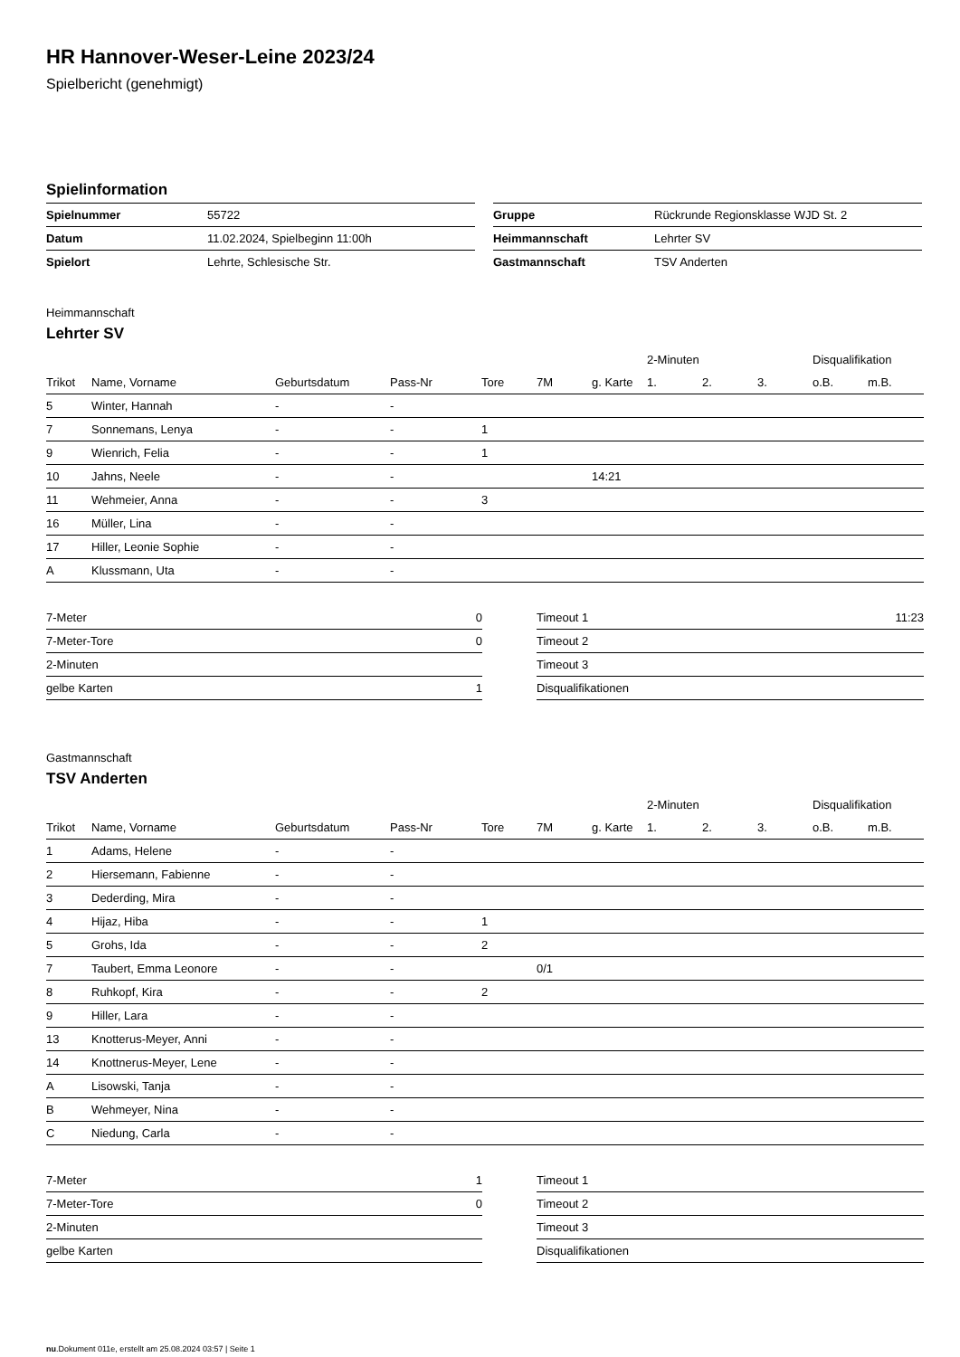HR Hannover-Weser-Leine 2023/24
Spielbericht (genehmigt)
Spielinformation
| Spielnummer | 55722 |
| Datum | 11.02.2024, Spielbeginn 11:00h |
| Spielort | Lehrte, Schlesische Str. |
| Gruppe | Rückrunde Regionsklasse WJD St. 2 |
| Heimmannschaft | Lehrter SV |
| Gastmannschaft | TSV Anderten |
Heimmannschaft
Lehrter SV
| | | | | | | | 2-Minuten | | | Disqualifikation | |
| --- | --- | --- | --- | --- | --- | --- | --- | --- | --- | --- | --- |
| Trikot | Name, Vorname | Geburtsdatum | Pass-Nr | Tore | 7M | g. Karte | 1. | 2. | 3. | o.B. | m.B. |
| 5 | Winter, Hannah | - | - | | | | | | | | |
| 7 | Sonnemans, Lenya | - | - | 1 | | | | | | | |
| 9 | Wienrich, Felia | - | - | 1 | | | | | | | |
| 10 | Jahns, Neele | - | - | | | 14:21 | | | | | |
| 11 | Wehmeier, Anna | - | - | 3 | | | | | | | |
| 16 | Müller, Lina | - | - | | | | | | | | |
| 17 | Hiller, Leonie Sophie | - | - | | | | | | | | |
| A | Klussmann, Uta | - | - | | | | | | | | |
| 7-Meter | 0 |
| 7-Meter-Tore | 0 |
| 2-Minuten | |
| gelbe Karten | 1 |
| Timeout 1 | 11:23 |
| Timeout 2 | |
| Timeout 3 | |
| Disqualifikationen | |
Gastmannschaft
TSV Anderten
| | | | | | | | 2-Minuten | | | Disqualifikation | |
| --- | --- | --- | --- | --- | --- | --- | --- | --- | --- | --- | --- |
| Trikot | Name, Vorname | Geburtsdatum | Pass-Nr | Tore | 7M | g. Karte | 1. | 2. | 3. | o.B. | m.B. |
| 1 | Adams, Helene | - | - | | | | | | | | |
| 2 | Hiersemann, Fabienne | - | - | | | | | | | | |
| 3 | Dederding, Mira | - | - | | | | | | | | |
| 4 | Hijaz, Hiba | - | - | 1 | | | | | | | |
| 5 | Grohs, Ida | - | - | 2 | | | | | | | |
| 7 | Taubert, Emma Leonore | - | - | | 0/1 | | | | | | |
| 8 | Ruhkopf, Kira | - | - | 2 | | | | | | | |
| 9 | Hiller, Lara | - | - | | | | | | | | |
| 13 | Knotterus-Meyer, Anni | - | - | | | | | | | | |
| 14 | Knottnerus-Meyer, Lene | - | - | | | | | | | | |
| A | Lisowski, Tanja | - | - | | | | | | | | |
| B | Wehmeyer, Nina | - | - | | | | | | | | |
| C | Niedung, Carla | - | - | | | | | | | | |
| 7-Meter | 1 |
| 7-Meter-Tore | 0 |
| 2-Minuten | |
| gelbe Karten | |
| Timeout 1 | |
| Timeout 2 | |
| Timeout 3 | |
| Disqualifikationen | |
nu.Dokument 011e, erstellt am 25.08.2024 03:57 | Seite 1